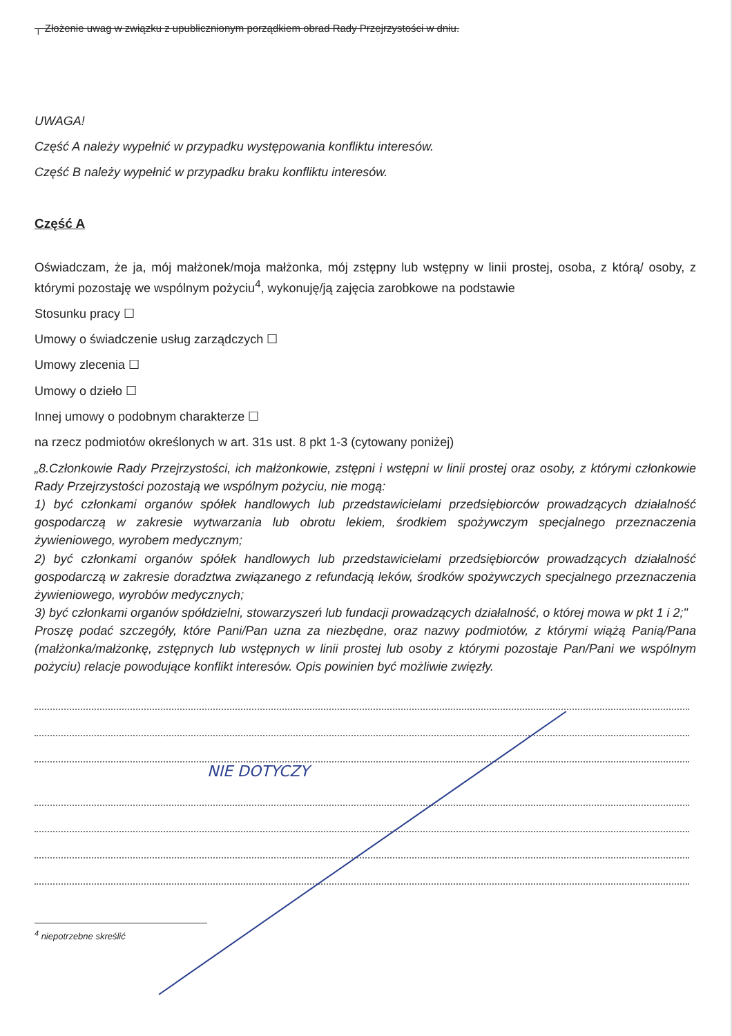┌ Złożenie uwag w związku z upublicznionym porządkiem obrad Rady Przejrzystości w dniu.
UWAGA!
Część A należy wypełnić w przypadku występowania konfliktu interesów.
Część B należy wypełnić w przypadku braku konfliktu interesów.
Część A
Oświadczam, że ja, mój małżonek/moja małżonka, mój zstępny lub wstępny w linii prostej, osoba, z którą/ osoby, z którymi pozostaję we wspólnym pożyciu<sup>4</sup>, wykonuję/ją zajęcia zarobkowe na podstawie
Stosunku pracy ☐
Umowy o świadczenie usług zarządczych ☐
Umowy zlecenia ☐
Umowy o dzieło ☐
Innej umowy o podobnym charakterze ☐
na rzecz podmiotów określonych w art. 31s ust. 8 pkt 1-3 (cytowany poniżej)
„8.Członkowie Rady Przejrzystości, ich małżonkowie, zstępni i wstępni w linii prostej oraz osoby, z którymi członkowie Rady Przejrzystości pozostają we wspólnym pożyciu, nie mogą:
1) być członkami organów spółek handlowych lub przedstawicielami przedsiębiorców prowadzących działalność gospodarczą w zakresie wytwarzania lub obrotu lekiem, środkiem spożywczym specjalnego przeznaczenia żywieniowego, wyrobem medycznym;
2) być członkami organów spółek handlowych lub przedstawicielami przedsiębiorców prowadzących działalność gospodarczą w zakresie doradztwa związanego z refundacją leków, środków spożywczych specjalnego przeznaczenia żywieniowego, wyrobów medycznych;
3) być członkami organów spółdzielni, stowarzyszeń lub fundacji prowadzących działalność, o której mowa w pkt 1 i 2;"
Proszę podać szczegóły, które Pani/Pan uzna za niezbędne, oraz nazwy podmiotów, z którymi wiążą Panią/Pana (małżonka/małżonkę, zstępnych lub wstępnych w linii prostej lub osoby z którymi pozostaje Pan/Pani we wspólnym pożyciu) relacje powodujące konflikt interesów. Opis powinien być możliwie zwięzły.
NIE DOTYCZY
<sup>4</sup> niepotrzebne skreślić